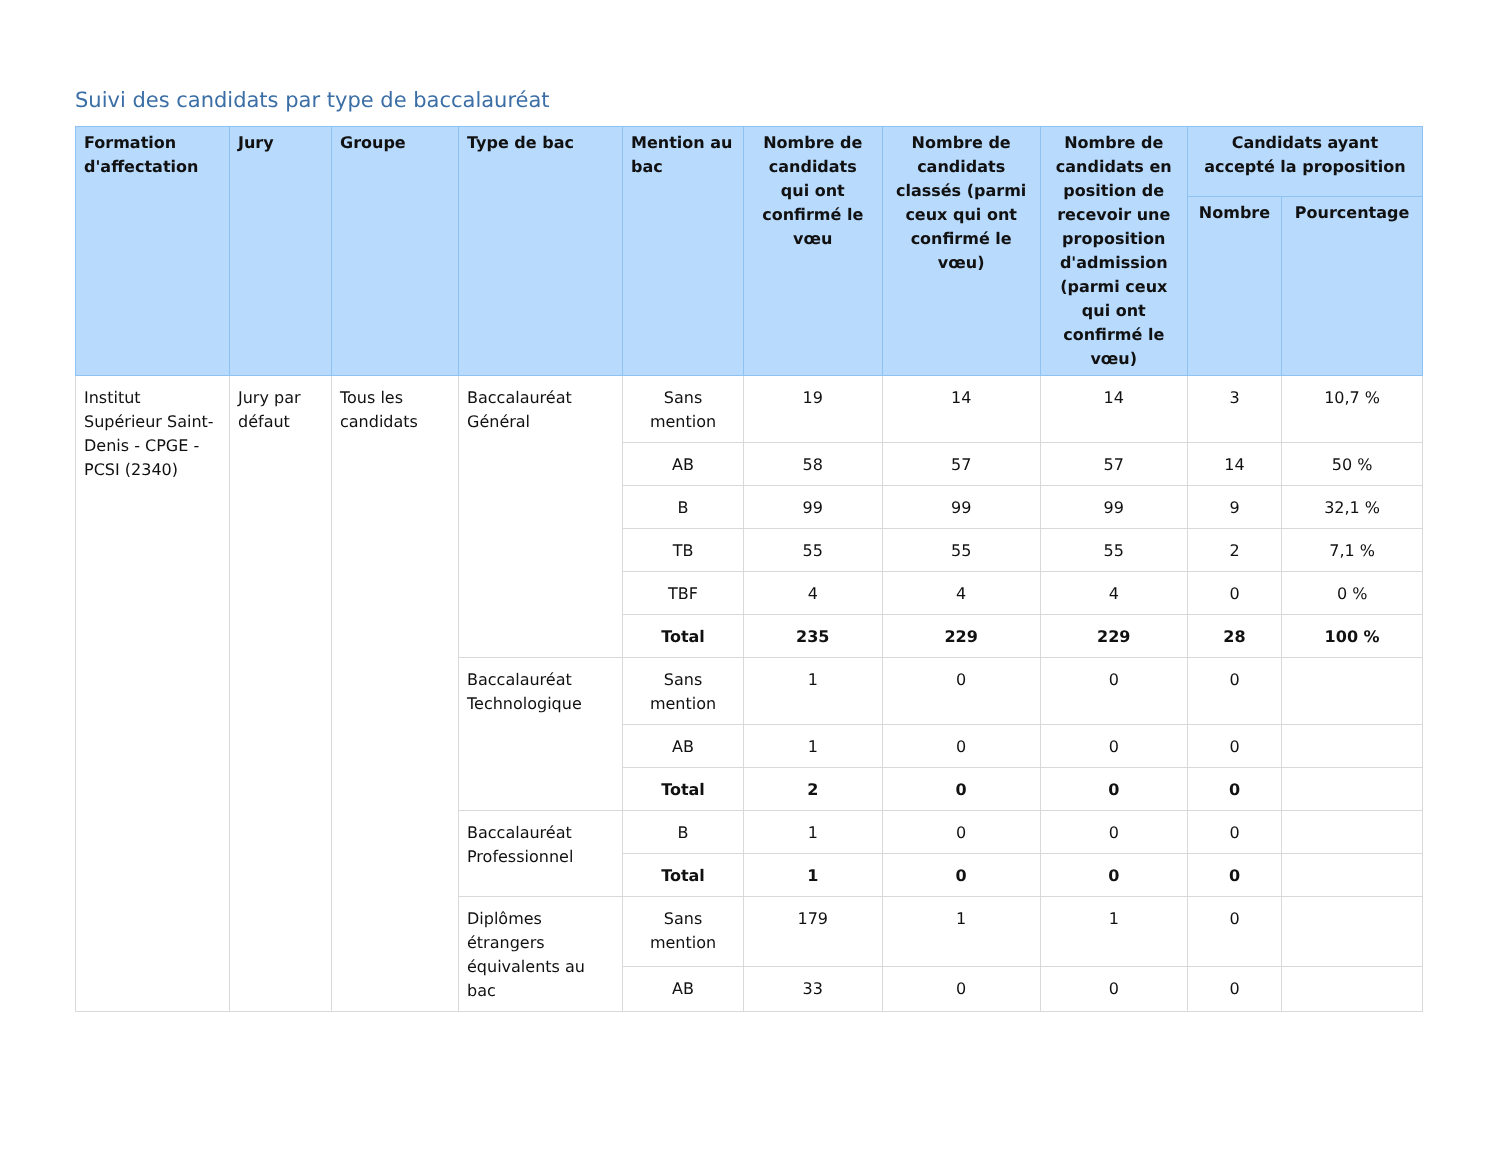Suivi des candidats par type de baccalauréat
| Formation d'affectation | Jury | Groupe | Type de bac | Mention au bac | Nombre de candidats qui ont confirmé le vœu | Nombre de candidats classés (parmi ceux qui ont confirmé le vœu) | Nombre de candidats en position de recevoir une proposition d'admission (parmi ceux qui ont confirmé le vœu) | Candidats ayant accepté la proposition | |
| --- | --- | --- | --- | --- | --- | --- | --- | --- | --- |
| | | | | | | | | Nombre | Pourcentage |
| Institut Supérieur Saint-Denis - CPGE - PCSI (2340) | Jury par défaut | Tous les candidats | Baccalauréat Général | Sans mention | 19 | 14 | 14 | 3 | 10,7 % |
| | | | | AB | 58 | 57 | 57 | 14 | 50 % |
| | | | | B | 99 | 99 | 99 | 9 | 32,1 % |
| | | | | TB | 55 | 55 | 55 | 2 | 7,1 % |
| | | | | TBF | 4 | 4 | 4 | 0 | 0 % |
| | | | | Total | 235 | 229 | 229 | 28 | 100 % |
| | | | Baccalauréat Technologique | Sans mention | 1 | 0 | 0 | 0 | |
| | | | | AB | 1 | 0 | 0 | 0 | |
| | | | | Total | 2 | 0 | 0 | 0 | |
| | | | Baccalauréat Professionnel | B | 1 | 0 | 0 | 0 | |
| | | | | Total | 1 | 0 | 0 | 0 | |
| | | | Diplômes étrangers équivalents au bac | Sans mention | 179 | 1 | 1 | 0 | |
| | | | | AB | 33 | 0 | 0 | 0 | |